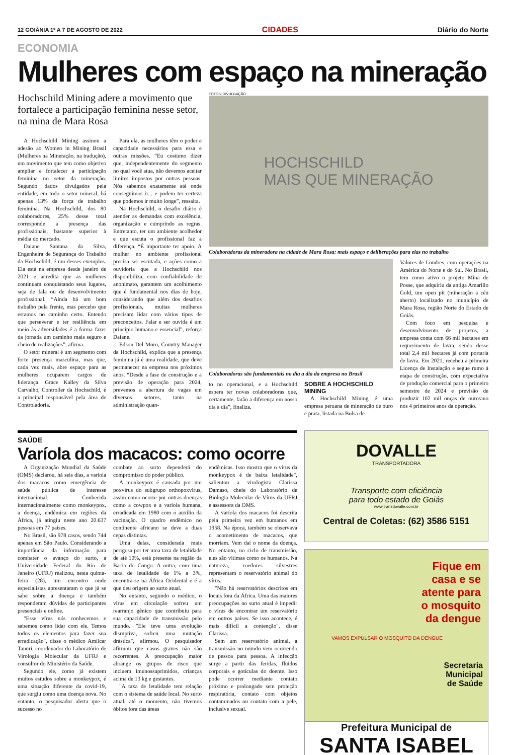12 GOIÂNIA 1º A 7 DE AGOSTO DE 2022 CIDADES Diário do Norte
ECONOMIA
Mulheres com espaço na mineração
Hochschild Mining adere a movimento que fortalece a participação feminina nesse setor, na mina de Mara Rosa
A Hochschild Mining assinou a adesão ao Women in Mining Brasil (Mulheres na Mineração, na tradução), um movimento que tem como objetivo ampliar e fortalecer a participação feminina no setor da mineração. Segundo dados divulgados pela entidade, em todo o setor mineral, há apenas 13% da força de trabalho feminina. Na Hochschild, dos 80 colaboradores, 25% desse total corresponde a presença das profissionais, bastante superior à média do mercado.
Daiane Santana da Silva, Engenheira de Segurança do Trabalho da Hochschild, é um desses exemplos. Ela está na empresa desde janeiro de 2021 e acredita que as mulheres continuam conquistando seus lugares, seja de fala ou de desenvolvimento profissional. “Ainda há um bom trabalho pela frente, mas percebo que estamos no caminho certo. Entendo que perseverar e ter resiliência em meio às adversidades é a forma fazer da jornada um caminho mais seguro e cheio de realizações”, afirma.
O setor mineral é um segmento com forte presença masculina, mas que, cada vez mais, abre espaço para as mulheres ocuparem cargos de liderança. Grace Kalley da Silva Carvalho, Controller da Hochschild, é a principal responsável pela área de Controladoria.
Para ela, as mulheres têm o poder e capacidade necessários para essa e outras missões. “Eu costumo dizer que, independentemente do segmento no qual você atua, não devemos aceitar limites impostos por outras pessoas. Nós sabemos exatamente até onde conseguimos ir... e podem ter certeza que podemos ir muito longe”, ressalta.
Na Hochschild, o desafio diário é atender as demandas com excelência, organização e cumprindo as regras. Entretanto, ter um ambiente acolhedor e que escuta o profissional faz a diferença. “É importante ter apoio. A mulher no ambiente profissional precisa ser escutada, e ações como a ouvidoria que a Hochschild nos disponibiliza, com confiabilidade de anonimato, garantem um acolhimento que é fundamental nos dias de hoje, considerando que além dos desafios profissionais, muitas mulheres precisam lidar com vários tipos de preconceitos. Falar e ser ouvida é um princípio humano e essencial”, reforça Daiane.
Edson Del Moro, Country Manager da Hochschild, explica que a presença feminina já é uma realidade, que deve permanecer na empresa nos próximos anos. “Desde a fase de construção e a previsão de operação para 2024, prevemos a abertura de vagas em diversos setores, tanto na administração quan-
FOTOS: DIVULGAÇÃO
HOCHSCHILD
MAIS QUE MINERAÇÃO
Colaboradoras da mineradora na cidade de Mara Rosa: mais espaço e deliberações para elas no trabalho
Colaboradoras são fundamentais no dia a dia da empresa no Brasil
to no operacional, e a Hochschild espera ter novas colaboradoras que, certamente, farão a diferença em nosso dia a dia”, finaliza.
SOBRE A HOCHSCHILD MINING
A Hochschild Mining é uma empresa peruana de mineração de ouro e prata, listada na Bolsa de
Valores de Londres, com operações na América do Norte e do Sul. No Brasil, tem como ativo o projeto Mina de Posse, que adquiriu da antiga Amarillo Gold, um open pit (mineração a céu aberto) localizado no município de Mara Rosa, região Norte do Estado de Goiás.
Com foco em pesquisa e desenvolvimento de projetos, a empresa conta com 66 mil hectares em requerimento de lavra, sendo desse total 2,4 mil hectares já com portaria de lavra. Em 2021, recebeu a primeira Licença de Instalação e segue rumo à etapa de construção, com expectativa de produção comercial para o primeiro semestre de 2024 e previsão de produzir 102 mil onças de ouro/ano nos 4 primeiros anos da operação.
SAÚDE
Varíola dos macacos: como ocorre
A Organização Mundial da Saúde (OMS) declarou, há seis dias, a varíola dos macacos como emergência de saúde pública de interesse internacional. Conhecida internacionalmente como monkeypox, a doença, endêmica em regiões da África, já atingiu neste ano 20.637 pessoas em 77 países.
No Brasil, são 978 casos, sendo 744 apenas em São Paulo. Considerando a importância da informação para combater o avanço do surto, a Universidade Federal do Rio de Janeiro (UFRJ) realizou, nesta quinta-feira (28), um encontro onde especialistas apresentaram o que já se sabe sobre a doença e também responderam dúvidas de participantes presenciais e online.
"Esse vírus nós conhecemos e sabemos como lidar com ele. Temos todos os elementos para fazer sua erradicação", disse o médico Amilcar Tanuri, coordenador do Laboratório de Virologia Molecular da UFRJ e consultor do Ministério da Saúde.
Segundo ele, como já existem muitos estudos sobre a monkeypox, é uma situação diferente da covid-19, que surgiu como uma doença nova. No entanto, o pesquisador alerta que o sucesso no
combate ao surto dependerá do compromisso do poder público.
A monkeypox é causada por um poxvírus do subgrupo orthopoxvírus, assim como ocorre por outras doenças como a cowpox e a varíola humana, erradicada em 1980 com o auxílio da vacinação. O quadro endêmico no continente africano se deve a duas cepas distintas.
Uma delas, considerada mais perigosa por ter uma taxa de letalidade de até 10%, está presente na região da Bacia do Congo. A outra, com uma taxa de letalidade de 1% a 3%, encontra-se na África Ocidental e é a que deu origem ao surto atual.
No entanto, segundo o médico, o vírus em circulação sofreu um rearranjo gênico que contribuiu para sua capacidade de transmissão pelo mundo. "Ele teve uma evolução disruptiva, sofreu uma mutação drástica", afirmou. O pesquisador afirmou que casos graves não são recorrentes. A preocupação maior abrange os grupos de risco que incluem imunossuprimidos, crianças acima de 13 kg e gestantes.
"A taxa de letalidade tem relação com o sistema de saúde local. No surto atual, até o momento, não tivemos óbitos fora das áreas
endêmicas. Isso mostra que o vírus da monkeypox é de baixa letalidade", salientou a virologista Clarissa Damaso, chefe do Laboratório de Biologia Molecular de Vírus da UFRJ e assessora da OMS.
A varíola dos macacos foi descrita pela primeira vez em humanos em 1958. Na época, também se observava o acometimento de macacos, que morriam. Vem daí o nome da doença. No entanto, no ciclo de transmissão, eles são vítimas como os humanos. Na natureza, roedores silvestres representam o reservatório animal do vírus.
"Não há reservatórios descritos em locais fora da África. Uma das maiores preocupações no surto atual é impedir o vírus de encontrar um reservatório em outros países. Se isso acontece, é mais difícil a contenção", disse Clarissa.
Sem um reservatório animal, a transmissão no mundo vem ocorrendo de pessoa para pessoa. A infecção surge a partir das feridas, fluidos corporais e gotículas do doente. Isso pode ocorrer mediante contato próximo e prolongado sem proteção respiratória, contato com objetos contaminados ou contato com a pele, inclusive sexual.
DOVALLE
TRANSPORTADORA
Transporte com eficiência
para todo estado de Goiás
www.transdovalle.com.br
Central de Coletas: (62) 3586 5151
Fique em
casa e se
atente para
o mosquito
da dengue
VAMOS EXPULSAR O MOSQUITO DA DENGUE
Secretaria
Municipal
de Saúde
Prefeitura Municipal de
SANTA ISABEL